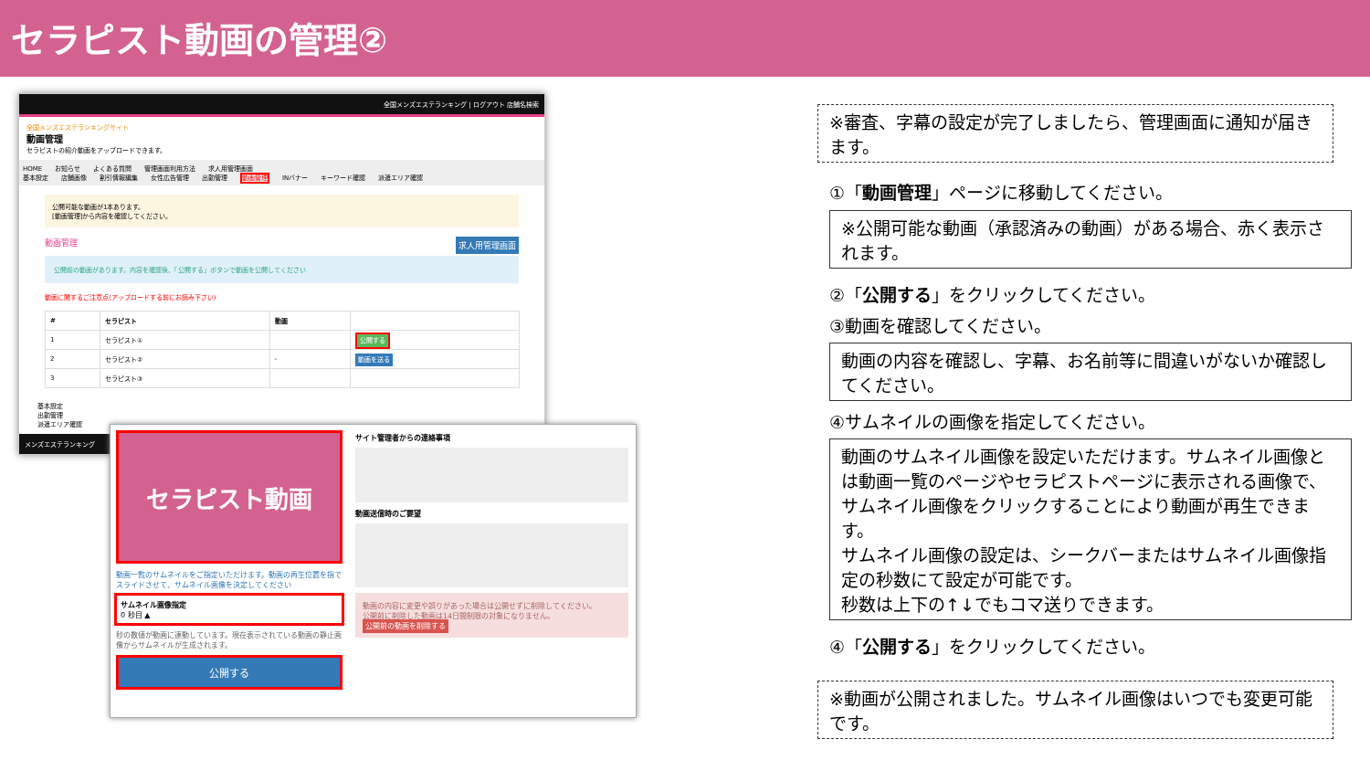セラピスト動画の管理②
全国メンズエステランキング | ログアウト 店舗名検索
全国メンズエステランキングサイト
動画管理
セラピストの紹介動画をアップロードできます。
HOME お知らせ よくある質問 管理画面利用方法 求人用管理画面
基本設定 店舗画像 割引情報編集 女性広告管理 出勤管理 動画管理 INバナー キーワード確認 派遣エリア確認
公開可能な動画が1本あります。
[動画管理]から内容を確認してください。
動画管理 求人用管理画面
公開前の動画があります。内容を確認後、「公開する」ボタンで動画を公開してください
動画に関するご注意点(アップロードする前にお読み下さい)
| # | セラピスト | 動画 | |
| --- | --- | --- | --- |
| 1 | セラピスト① | | 公開する |
| 2 | セラピスト② | - | 動画を送る |
| 3 | セラピスト③ | | |
基本設定
出勤管理
派遣エリア確認
メンズエステランキング
セラピスト動画
動画一覧のサムネイルをご指定いただけます。動画の再生位置を指でスライドさせて、サムネイル画像を決定してください
サムネイル画像指定
0 秒目 ▲
秒の数値が動画に連動しています。現在表示されている動画の静止画像からサムネイルが生成されます。
公開する
サイト管理者からの連絡事項
動画送信時のご要望
動画の内容に変更や誤りがあった場合は公開せずに削除してください。
公開前に削除した動画は14日間制限の対象になりません。
公開前の動画を削除する
※審査、字幕の設定が完了しましたら、管理画面に通知が届きます。
①「動画管理」ページに移動してください。
※公開可能な動画（承認済みの動画）がある場合、赤く表示されます。
②「公開する」をクリックしてください。
③動画を確認してください。
動画の内容を確認し、字幕、お名前等に間違いがないか確認してください。
④サムネイルの画像を指定してください。
動画のサムネイル画像を設定いただけます。サムネイル画像とは動画一覧のページやセラピストページに表示される画像で、サムネイル画像をクリックすることにより動画が再生できます。
サムネイル画像の設定は、シークバーまたはサムネイル画像指定の秒数にて設定が可能です。
秒数は上下の↑↓でもコマ送りできます。
④「公開する」をクリックしてください。
※動画が公開されました。サムネイル画像はいつでも変更可能です。